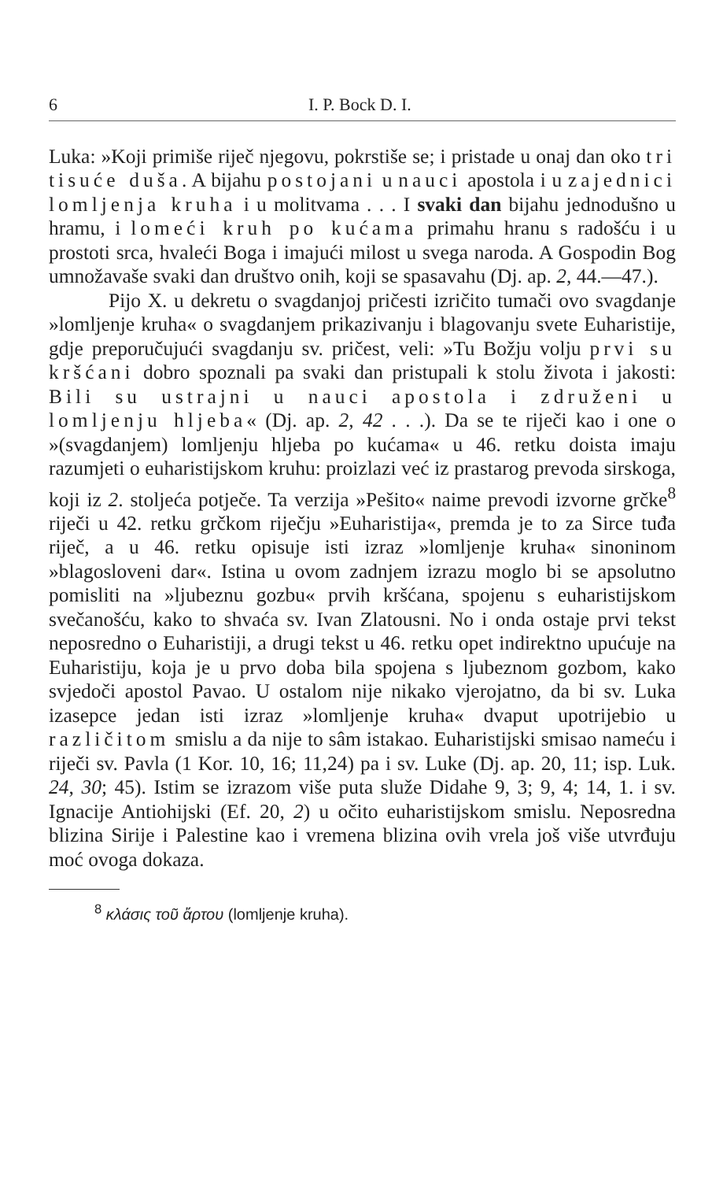6 I. P. Bock D. I.
Luka: »Koji primiše riječ njegovu, pokrstiše se; i pristade u onaj dan oko tri tisuće duša. A bijahu postojani u nauci apostola i u zajednici lomljenja kruha i u molitvama . . . I svaki dan bijahu jednodušno u hramu, i lomeći kruh po kućama primahu hranu s radošću i u prostoti srca, hvaleći Boga i imajući milost u svega naroda. A Gospodin Bog umnožavaše svaki dan društvo onih, koji se spasavahu (Dj. ap. 2, 44.—47.).
Pijo X. u dekretu o svagdanjoj pričesti izričito tumači ovo svagdanje »lomljenje kruha« o svagdanjem prikazivanju i blagovanju svete Euharistije, gdje preporučujući svagdanju sv. pričest, veli: »Tu Božju volju prvi su kršćani dobro spoznali pa svaki dan pristupali k stolu života i jakosti: Bili su ustrajni u nauci apostola i združeni u lomljenju hljeba« (Dj. ap. 2, 42 . . .). Da se te riječi kao i one o »(svagdanjem) lomljenju hljeba po kućama« u 46. retku doista imaju razumjeti o euharistijskom kruhu: proizlazi već iz prastarog prevoda sirskoga, koji iz 2. stoljeća potječe. Ta verzija »Pešito« naime prevodi izvorne grčke<sup>8</sup> riječi u 42. retku grčkom riječju »Euharistija«, premda je to za Sirce tuđa riječ, a u 46. retku opisuje isti izraz »lomljenje kruha« sinoninom »blagosloveni dar«. Istina u ovom zadnjem izrazu moglo bi se apsolutno pomisliti na »ljubeznu gozbu« prvih kršćana, spojenu s euharistijskom svečanošću, kako to shvaća sv. Ivan Zlatousni. No i onda ostaje prvi tekst neposredno o Euharistiji, a drugi tekst u 46. retku opet indirektno upućuje na Euharistiju, koja je u prvo doba bila spojena s ljubeznom gozbom, kako svjedoči apostol Pavao. U ostalom nije nikako vjerojatno, da bi sv. Luka izasepce jedan isti izraz »lomljenje kruha« dvaput upotrijebio u različitom smislu a da nije to sâm istakao. Euharistijski smisao nameću i riječi sv. Pavla (1 Kor. 10, 16; 11,24) pa i sv. Luke (Dj. ap. 20, 11; isp. Luk. 24, 30; 45). Istim se izrazom više puta služe Didahe 9, 3; 9, 4; 14, 1. i sv. Ignacije Antiohijski (Ef. 20, 2) u očito euharistijskom smislu. Neposredna blizina Sirije i Palestine kao i vremena blizina ovih vrela još više utvrđuju moć ovoga dokaza.
<sup>8</sup> κλάσις τοῦ ἄρτου (lomljenje kruha).